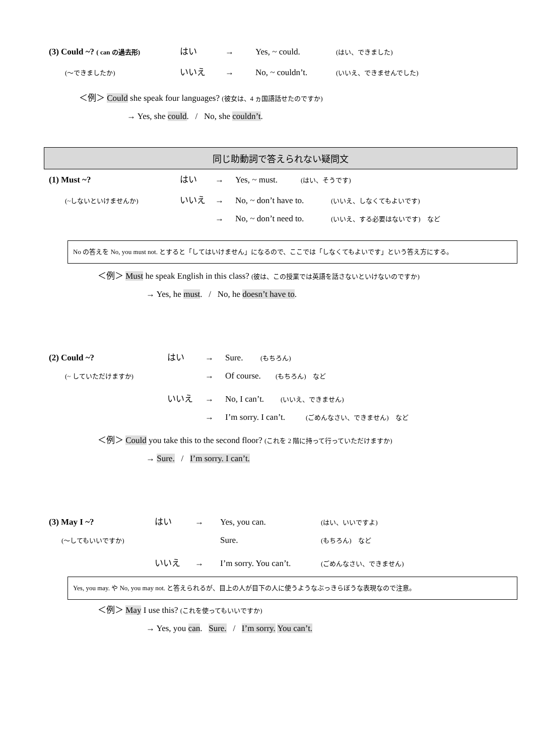(3) Could ~? ( can の過去形) はい → Yes, ~ could. (はい、できました)
(〜できましたか) いいえ → No, ~ couldn’t. (いいえ、できませんでした)
＜例＞ Could she speak four languages? (彼女は、4 ヵ国語話せたのですか)
→ Yes, she could. / No, she couldn’t.
同じ助動詞で答えられない疑問文
(1) Must ~? はい → Yes, ~ must. (はい、そうです)
(~しないといけませんか) いいえ → No, ~ don’t have to. (いいえ、しなくてもよいです)
→ No, ~ don’t need to. (いいえ、する必要はないです)　など
No の答えを No, you must not. とすると「してはいけません」になるので、ここでは「しなくてもよいです」という答え方にする。
＜例＞ Must he speak English in this class? (彼は、この授業では英語を話さないといけないのですか)
→ Yes, he must. / No, he doesn’t have to.
(2) Could ~? はい → Sure. (もちろん)
(~ していただけますか) → Of course. (もちろん)　など
いいえ → No, I can’t. (いいえ、できません)
→ I’m sorry. I can’t. (ごめんなさい、できません)　など
＜例＞ Could you take this to the second floor? (これを 2 階に持って行っていただけますか)
→ Sure. / I’m sorry. I can’t.
(3) May I ~? はい → Yes, you can. (はい、いいですよ)
(〜してもいいですか) Sure. (もちろん)　など
いいえ → I’m sorry. You can’t. (ごめんなさい、できません)
Yes, you may. や No, you may not. と答えられるが、目上の人が目下の人に使うようなぶっきらぼうな表現なので注意。
＜例＞ May I use this? (これを使ってもいいですか)
→ Yes, you can. Sure. / I’m sorry. You can’t.